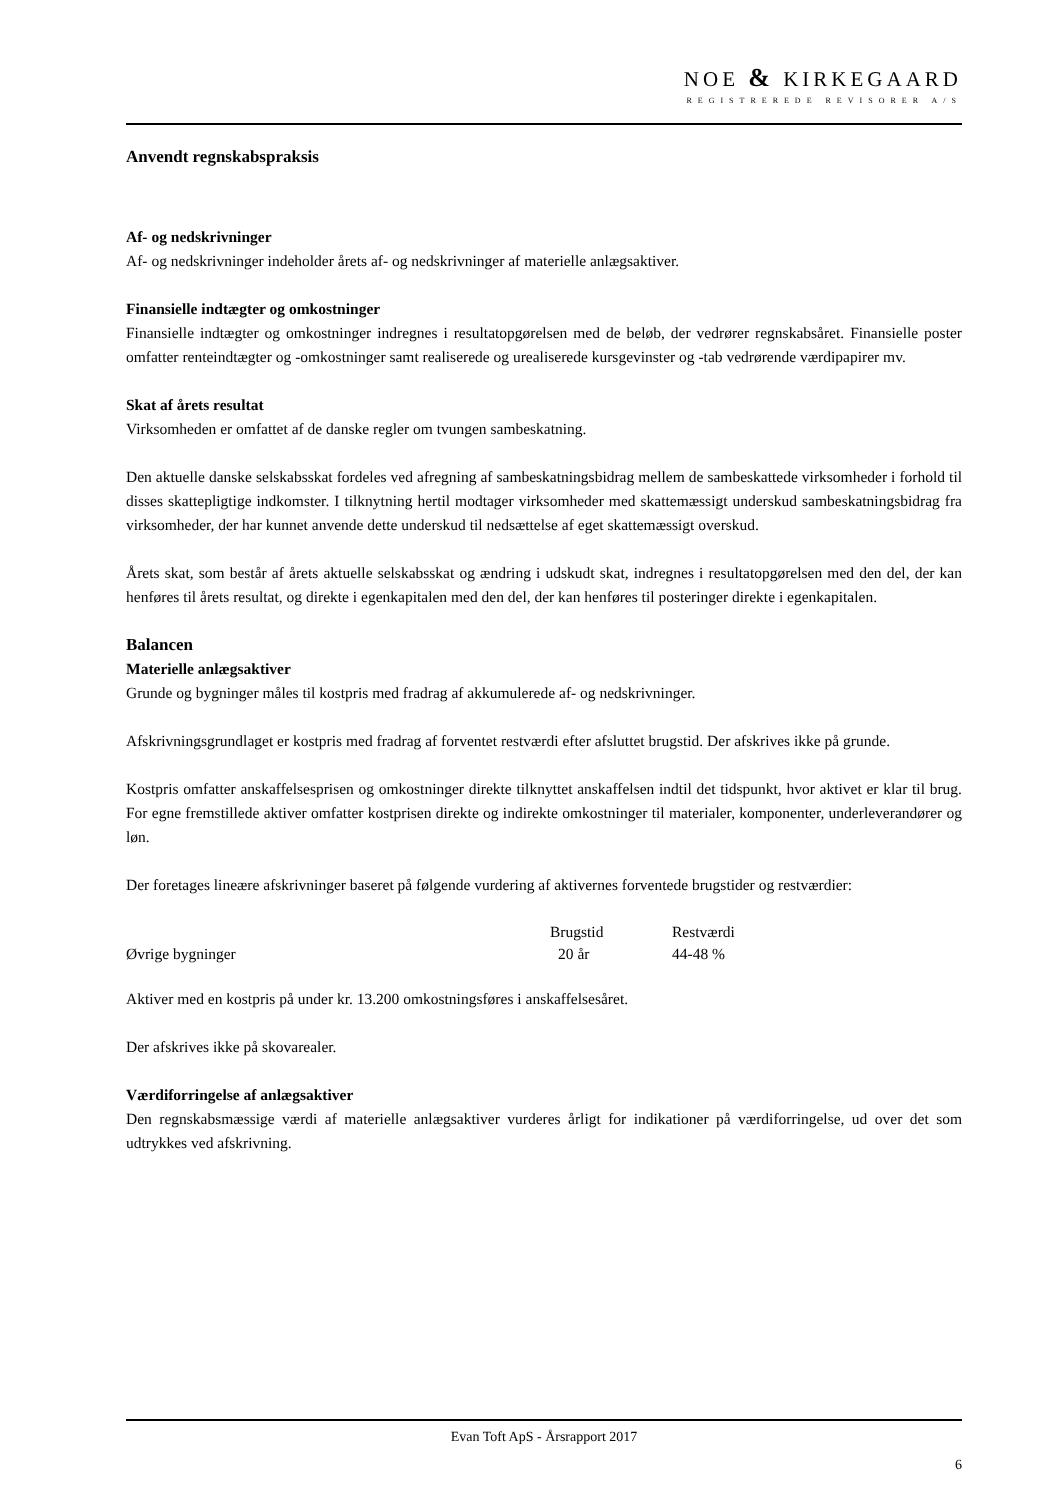NOE & KIRKEGAARD
REGISTREREDE REVISORER A/S
Anvendt regnskabspraksis
Af- og nedskrivninger
Af- og nedskrivninger indeholder årets af- og nedskrivninger af materielle anlægsaktiver.
Finansielle indtægter og omkostninger
Finansielle indtægter og omkostninger indregnes i resultatopgørelsen med de beløb, der vedrører regnskabsåret. Finansielle poster omfatter renteindtægter og -omkostninger samt realiserede og urealiserede kursgevinster og -tab vedrørende værdipapirer mv.
Skat af årets resultat
Virksomheden er omfattet af de danske regler om tvungen sambeskatning.
Den aktuelle danske selskabsskat fordeles ved afregning af sambeskatningsbidrag mellem de sambeskattede virksomheder i forhold til disses skattepligtige indkomster. I tilknytning hertil modtager virksomheder med skattemæssigt underskud sambeskatningsbidrag fra virksomheder, der har kunnet anvende dette underskud til nedsættelse af eget skattemæssigt overskud.
Årets skat, som består af årets aktuelle selskabsskat og ændring i udskudt skat, indregnes i resultatopgørelsen med den del, der kan henføres til årets resultat, og direkte i egenkapitalen med den del, der kan henføres til posteringer direkte i egenkapitalen.
Balancen
Materielle anlægsaktiver
Grunde og bygninger måles til kostpris med fradrag af akkumulerede af- og nedskrivninger.
Afskrivningsgrundlaget er kostpris med fradrag af forventet restværdi efter afsluttet brugstid. Der afskrives ikke på grunde.
Kostpris omfatter anskaffelsesprisen og omkostninger direkte tilknyttet anskaffelsen indtil det tidspunkt, hvor aktivet er klar til brug. For egne fremstillede aktiver omfatter kostprisen direkte og indirekte omkostninger til materialer, komponenter, underleverandører og løn.
Der foretages lineære afskrivninger baseret på følgende vurdering af aktivernes forventede brugstider og restværdier:
| | Brugstid | Restværdi |
| --- | --- | --- |
| Øvrige bygninger | 20 år | 44-48 % |
Aktiver med en kostpris på under kr. 13.200 omkostningsføres i anskaffelsesåret.
Der afskrives ikke på skovarealer.
Værdiforringelse af anlægsaktiver
Den regnskabsmæssige værdi af materielle anlægsaktiver vurderes årligt for indikationer på værdiforringelse, ud over det som udtrykkes ved afskrivning.
Evan Toft ApS - Årsrapport 2017
6